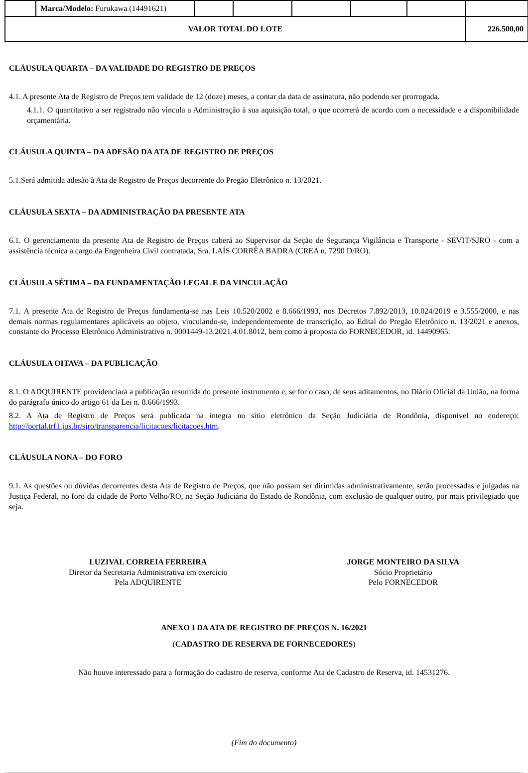| | Marca/Modelo: Furukawa (14491621) | | | | | | |
| VALOR TOTAL DO LOTE | | | | | | | 226.500,00 |
CLÁUSULA QUARTA – DA VALIDADE DO REGISTRO DE PREÇOS
4.1. A presente Ata de Registro de Preços tem validade de 12 (doze) meses, a contar da data de assinatura, não podendo ser prorrogada.
4.1.1. O quantitativo a ser registrado não vincula a Administração à sua aquisição total, o que ocorrerá de acordo com a necessidade e a disponibilidade orçamentária.
CLÁUSULA QUINTA – DA ADESÃO DA ATA DE REGISTRO DE PREÇOS
5.1.Será admitida adesão à Ata de Registro de Preços decorrente do Pregão Eletrônico n. 13/2021.
CLÁUSULA SEXTA – DA ADMINISTRAÇÃO DA PRESENTE ATA
6.1. O gerenciamento da presente Ata de Registro de Preços caberá ao Supervisor da Seção de Segurança Vigilância e Transporte - SEVIT/SJRO - com a assistência técnica a cargo da Engenheira Civil contratada, Sra. LAÍS CORRÊA BADRA (CREA n. 7290 D/RO).
CLÁUSULA SÉTIMA – DA FUNDAMENTAÇÃO LEGAL E DA VINCULAÇÃO
7.1. A presente Ata de Registro de Preços fundamenta-se nas Leis 10.520/2002 e 8.666/1993, nos Decretos 7.892/2013, 10.024/2019 e 3.555/2000, e nas demais normas regulamentares aplicáveis ao objeto, vinculando-se, independentemente de transcrição, ao Edital do Pregão Eletrônico n. 13/2021 e anexos, constante do Processo Eletrônico Administrativo n. 0001449-13.2021.4.01.8012, bem como à proposta do FORNECEDOR, id. 14490965.
CLÁUSULA OITAVA – DA PUBLICAÇÃO
8.1. O ADQUIRENTE providenciará a publicação resumida do presente instrumento e, se for o caso, de seus aditamentos, no Diário Oficial da União, na forma do parágrafo único do artigo 61 da Lei n. 8.666/1993.
8.2. A Ata de Registro de Preços será publicada na íntegra no sítio eletrônico da Seção Judiciária de Rondônia, disponível no endereço: http://portal.trf1.jus.br/sjro/transparencia/licitacoes/licitacoes.htm.
CLÁUSULA NONA – DO FORO
9.1. As questões ou dúvidas decorrentes desta Ata de Registro de Preços, que não possam ser dirimidas administrativamente, serão processadas e julgadas na Justiça Federal, no foro da cidade de Porto Velho/RO, na Seção Judiciária do Estado de Rondônia, com exclusão de qualquer outro, por mais privilegiado que seja.
LUZIVAL CORREIA FERREIRA
Diretor da Secretaria Administrativa em exercício
Pela ADQUIRENTE
JORGE MONTEIRO DA SILVA
Sócio Proprietário
Pelo FORNECEDOR
ANEXO I DA ATA DE REGISTRO DE PREÇOS N. 16/2021
(CADASTRO DE RESERVA DE FORNECEDORES)
Não houve interessado para a formação do cadastro de reserva, conforme Ata de Cadastro de Reserva, id. 14531276.
(Fim do documento)